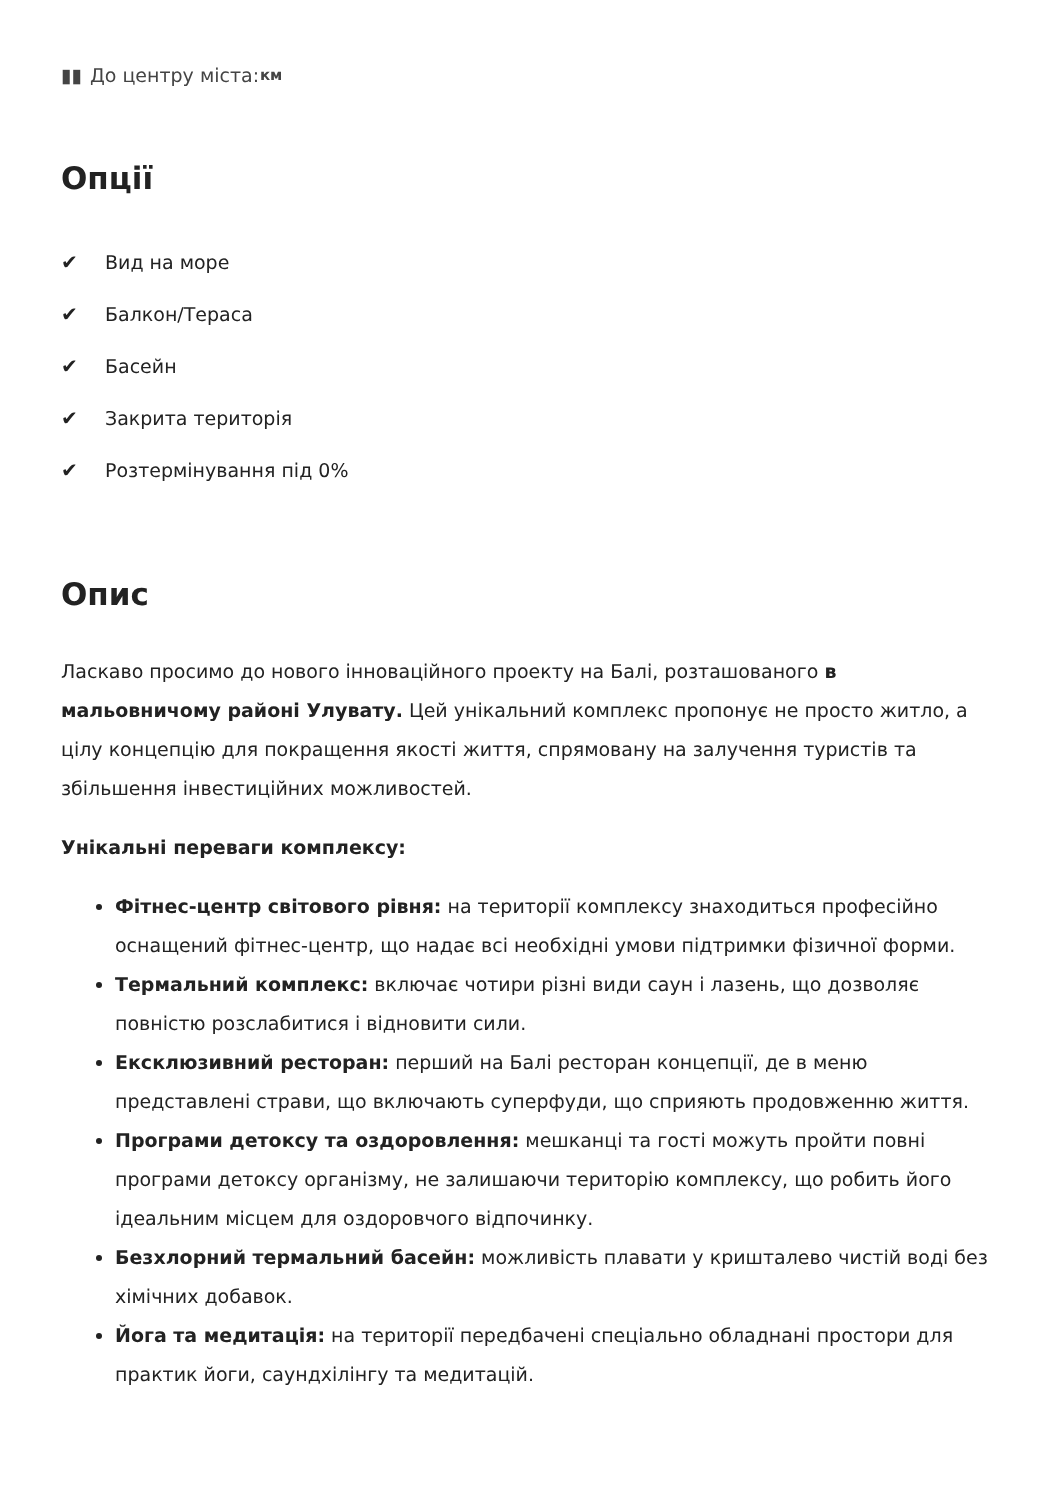▮▮
До центру міста:
км
Опції
✔ Вид на море
✔ Балкон/Тераса
✔ Басейн
✔ Закрита територія
✔ Розтермінування під 0%
Опис
Ласкаво просимо до нового інноваційного проекту на Балі, розташованого в мальовничому районі Улувату. Цей унікальний комплекс пропонує не просто житло, а цілу концепцію для покращення якості життя, спрямовану на залучення туристів та збільшення інвестиційних можливостей.
Унікальні переваги комплексу:
Фітнес-центр світового рівня: на території комплексу знаходиться професійно оснащений фітнес-центр, що надає всі необхідні умови підтримки фізичної форми.
Термальний комплекс: включає чотири різні види саун і лазень, що дозволяє повністю розслабитися і відновити сили.
Ексклюзивний ресторан: перший на Балі ресторан концепції, де в меню представлені страви, що включають суперфуди, що сприяють продовженню життя.
Програми детоксу та оздоровлення: мешканці та гості можуть пройти повні програми детоксу організму, не залишаючи територію комплексу, що робить його ідеальним місцем для оздоровчого відпочинку.
Безхлорний термальний басейн: можливість плавати у кришталево чистій воді без хімічних добавок.
Йога та медитація: на території передбачені спеціально обладнані простори для практик йоги, саундхілінгу та медитацій.